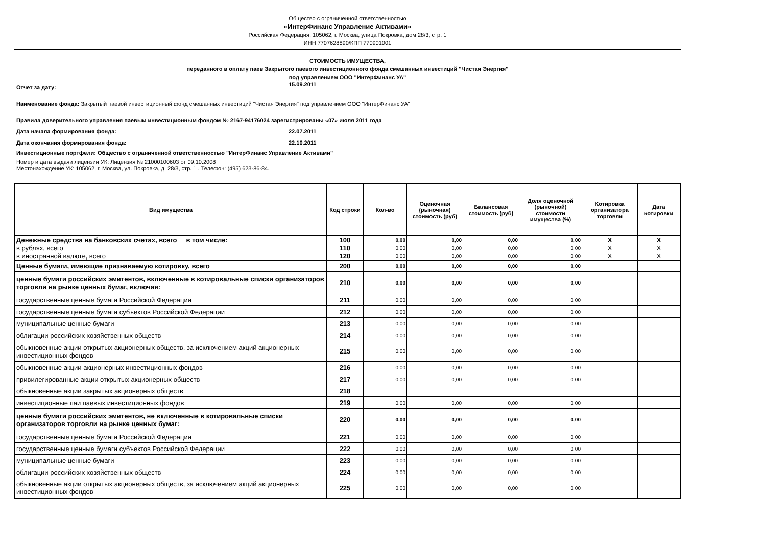Общество с ограниченной ответственностью
«ИнтерФинанс Управление Активами»
Российская Федерация, 105062, г. Москва, улица Покровка, дом 28/3, стр. 1
ИНН 7707628890/КПП 770901001
СТОИМОСТЬ ИМУЩЕСТВА,
переданного в оплату паев Закрытого паевого инвестиционного фонда смешанных инвестиций "Чистая Энергия"
под управлением ООО "ИнтерФинанс УА"
Отчет за дату: 15.09.2011
Наименование фонда: Закрытый паевой инвестиционный фонд смешанных инвестиций "Чистая Энергия" под управлением ООО "ИнтерФинанс УА"
Правила доверительного управления паевым инвестиционным фондом № 2167-94176024 зарегистрированы «07» июля 2011 года
Дата начала формирования фонда: 22.07.2011
Дата окончания формирования фонда: 22.10.2011
Инвестиционные портфели: Общество с ограниченной ответственностью "ИнтерФинанс Управление Активами"
Номер и дата выдачи лицензии УК: Лицензия № 21000100603 от 09.10.2008
Местонахождение УК: 105062, г. Москва, ул. Покровка, д. 28/3, стр. 1 . Телефон: (495) 623-86-84.
| Вид имущества | Код строки | Кол-во | Оценочная (рыночная) стоимость (руб) | Балансовая стоимость (руб) | Доля оценочной (рыночной) стоимости имущества (%) | Котировка организатора торговли | Дата котировки |
| --- | --- | --- | --- | --- | --- | --- | --- |
| Денежные средства на банковских счетах, всего в том числе: | 100 | 0,00 | 0,00 | 0,00 | 0,00 | X | X |
| в рублях, всего | 110 | 0,00 | 0,00 | 0,00 | 0,00 | X | X |
| в иностранной валюте, всего | 120 | 0,00 | 0,00 | 0,00 | 0,00 | X | X |
| Ценные бумаги, имеющие признаваемую котировку, всего | 200 | 0,00 | 0,00 | 0,00 | 0,00 | | |
| ценные бумаги российских эмитентов, включенные в котировальные списки организаторов торговли на рынке ценных бумаг, включая: | 210 | 0,00 | 0,00 | 0,00 | 0,00 | | |
| государственные ценные бумаги Российской Федерации | 211 | 0,00 | 0,00 | 0,00 | 0,00 | | |
| государственные ценные бумаги субъектов Российской Федерации | 212 | 0,00 | 0,00 | 0,00 | 0,00 | | |
| муниципальные ценные бумаги | 213 | 0,00 | 0,00 | 0,00 | 0,00 | | |
| облигации российских хозяйственных обществ | 214 | 0,00 | 0,00 | 0,00 | 0,00 | | |
| обыкновенные акции открытых акционерных обществ, за исключением акций акционерных инвестиционных фондов | 215 | 0,00 | 0,00 | 0,00 | 0,00 | | |
| обыкновенные акции акционерных инвестиционных фондов | 216 | 0,00 | 0,00 | 0,00 | 0,00 | | |
| привилегированные акции открытых акционерных обществ | 217 | 0,00 | 0,00 | 0,00 | 0,00 | | |
| обыкновенные акции закрытых акционерных обществ | 218 | | | | | | |
| инвестиционные паи паевых инвестиционных фондов | 219 | 0,00 | 0,00 | 0,00 | 0,00 | | |
| ценные бумаги российских эмитентов, не включенные в котировальные списки организаторов торговли на рынке ценных бумаг: | 220 | 0,00 | 0,00 | 0,00 | 0,00 | | |
| государственные ценные бумаги Российской Федерации | 221 | 0,00 | 0,00 | 0,00 | 0,00 | | |
| государственные ценные бумаги субъектов Российской Федерации | 222 | 0,00 | 0,00 | 0,00 | 0,00 | | |
| муниципальные ценные бумаги | 223 | 0,00 | 0,00 | 0,00 | 0,00 | | |
| облигации российских хозяйственных обществ | 224 | 0,00 | 0,00 | 0,00 | 0,00 | | |
| обыкновенные акции открытых акционерных обществ, за исключением акций акционерных инвестиционных фондов | 225 | 0,00 | 0,00 | 0,00 | 0,00 | | |